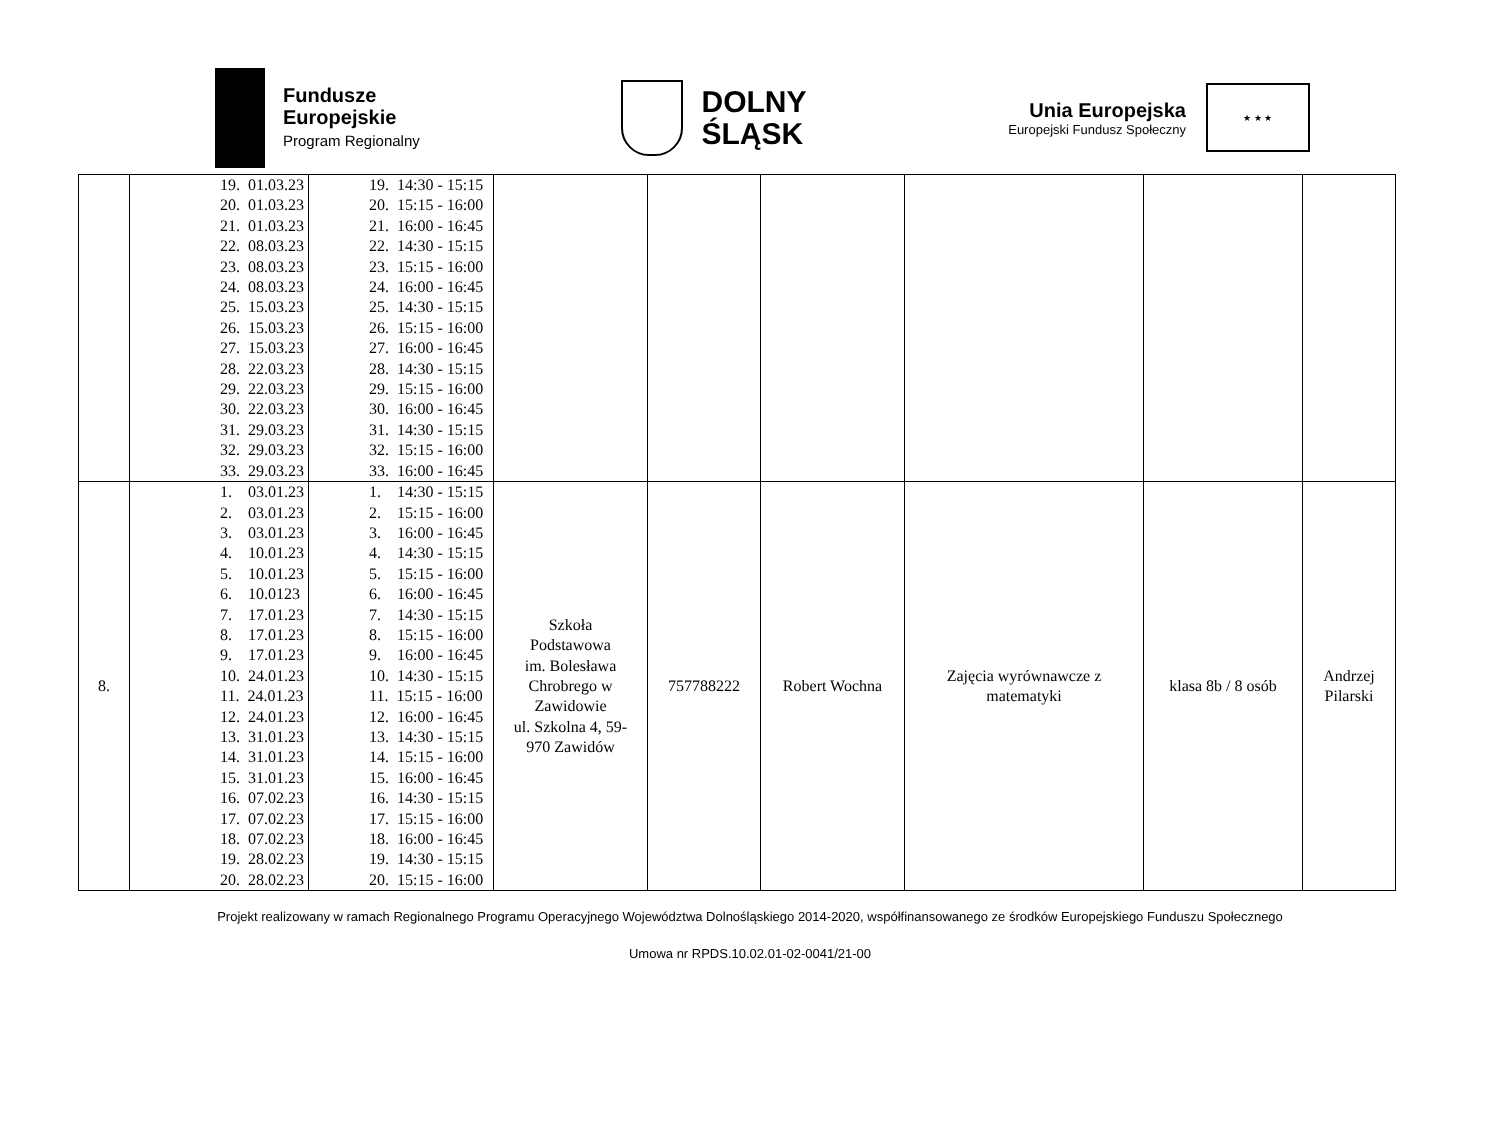Fundusze
Europejskie
Program Regionalny
DOLNY
ŚLĄSK
Unia Europejska
Europejski Fundusz Społeczny
★ ★ ★
| | 19. 01.03.23 20. 01.03.23 21. 01.03.23 22. 08.03.23 23. 08.03.23 24. 08.03.23 25. 15.03.23 26. 15.03.23 27. 15.03.23 28. 22.03.23 29. 22.03.23 30. 22.03.23 31. 29.03.23 32. 29.03.23 33. 29.03.23 | 19. 14:30 - 15:15 20. 15:15 - 16:00 21. 16:00 - 16:45 22. 14:30 - 15:15 23. 15:15 - 16:00 24. 16:00 - 16:45 25. 14:30 - 15:15 26. 15:15 - 16:00 27. 16:00 - 16:45 28. 14:30 - 15:15 29. 15:15 - 16:00 30. 16:00 - 16:45 31. 14:30 - 15:15 32. 15:15 - 16:00 33. 16:00 - 16:45 | | | | | | |
| 8. | 1. 03.01.23 2. 03.01.23 3. 03.01.23 4. 10.01.23 5. 10.01.23 6. 10.0123 7. 17.01.23 8. 17.01.23 9. 17.01.23 10. 24.01.23 11. 24.01.23 12. 24.01.23 13. 31.01.23 14. 31.01.23 15. 31.01.23 16. 07.02.23 17. 07.02.23 18. 07.02.23 19. 28.02.23 20. 28.02.23 | 1. 14:30 - 15:15 2. 15:15 - 16:00 3. 16:00 - 16:45 4. 14:30 - 15:15 5. 15:15 - 16:00 6. 16:00 - 16:45 7. 14:30 - 15:15 8. 15:15 - 16:00 9. 16:00 - 16:45 10. 14:30 - 15:15 11. 15:15 - 16:00 12. 16:00 - 16:45 13. 14:30 - 15:15 14. 15:15 - 16:00 15. 16:00 - 16:45 16. 14:30 - 15:15 17. 15:15 - 16:00 18. 16:00 - 16:45 19. 14:30 - 15:15 20. 15:15 - 16:00 | Szkoła Podstawowa im. Bolesława Chrobrego w Zawidowie ul. Szkolna 4, 59- 970 Zawidów | 757788222 | Robert Wochna | Zajęcia wyrównawcze z matematyki | klasa 8b / 8 osób | Andrzej Pilarski |
Projekt realizowany w ramach Regionalnego Programu Operacyjnego Województwa Dolnośląskiego 2014-2020, współfinansowanego ze środków Europejskiego Funduszu Społecznego
Umowa nr RPDS.10.02.01-02-0041/21-00